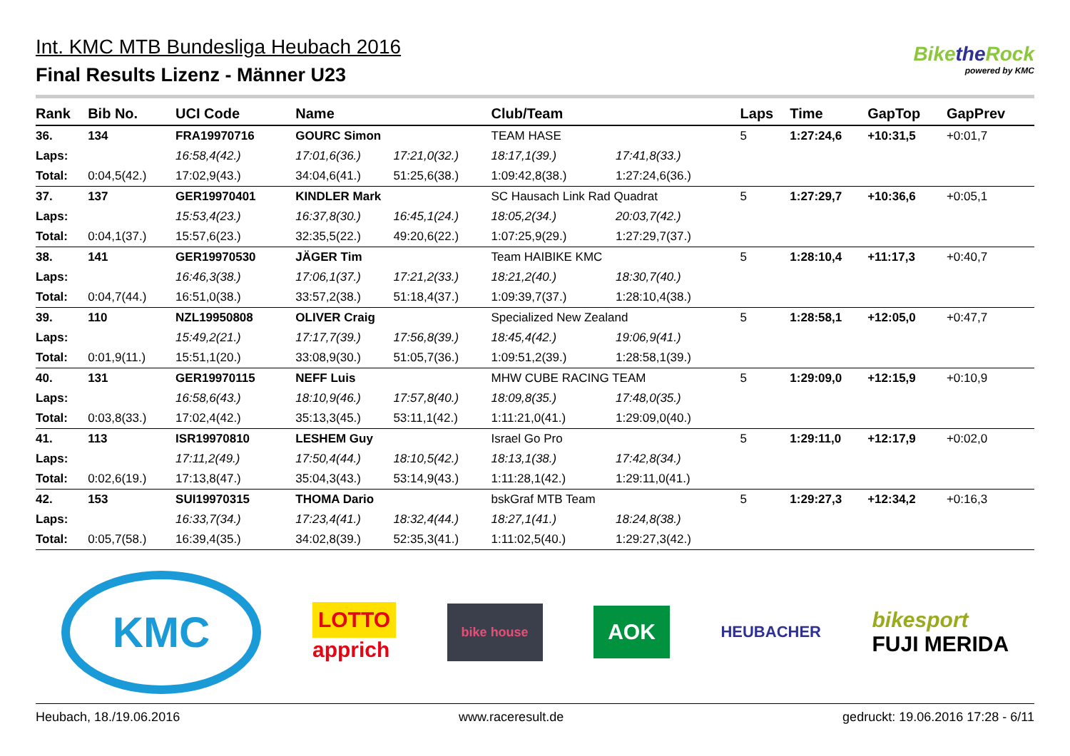Int. KMC MTB Bundesliga Heubach 2016
Final Results Lizenz - Männer U23
Bikethe Rock
powered by KMC
| Rank | Bib No. | UCI Code | Name | | Club/Team | | Laps | Time | GapTop | GapPrev |
| --- | --- | --- | --- | --- | --- | --- | --- | --- | --- | --- |
| 36. | 134 | FRA19970716 | GOURC Simon | | TEAM HASE | | 5 | 1:27:24,6 | +10:31,5 | +0:01,7 |
| Laps: | | 16:58,4(42.) | 17:01,6(36.) | 17:21,0(32.) | 18:17,1(39.) | 17:41,8(33.) | | | | |
| Total: | 0:04,5(42.) | 17:02,9(43.) | 34:04,6(41.) | 51:25,6(38.) | 1:09:42,8(38.) | 1:27:24,6(36.) | | | | |
| 37. | 137 | GER19970401 | KINDLER Mark | | SC Hausach Link Rad Quadrat | | 5 | 1:27:29,7 | +10:36,6 | +0:05,1 |
| Laps: | | 15:53,4(23.) | 16:37,8(30.) | 16:45,1(24.) | 18:05,2(34.) | 20:03,7(42.) | | | | |
| Total: | 0:04,1(37.) | 15:57,6(23.) | 32:35,5(22.) | 49:20,6(22.) | 1:07:25,9(29.) | 1:27:29,7(37.) | | | | |
| 38. | 141 | GER19970530 | JÄGER Tim | | Team HAIBIKE KMC | | 5 | 1:28:10,4 | +11:17,3 | +0:40,7 |
| Laps: | | 16:46,3(38.) | 17:06,1(37.) | 17:21,2(33.) | 18:21,2(40.) | 18:30,7(40.) | | | | |
| Total: | 0:04,7(44.) | 16:51,0(38.) | 33:57,2(38.) | 51:18,4(37.) | 1:09:39,7(37.) | 1:28:10,4(38.) | | | | |
| 39. | 110 | NZL19950808 | OLIVER Craig | | Specialized New Zealand | | 5 | 1:28:58,1 | +12:05,0 | +0:47,7 |
| Laps: | | 15:49,2(21.) | 17:17,7(39.) | 17:56,8(39.) | 18:45,4(42.) | 19:06,9(41.) | | | | |
| Total: | 0:01,9(11.) | 15:51,1(20.) | 33:08,9(30.) | 51:05,7(36.) | 1:09:51,2(39.) | 1:28:58,1(39.) | | | | |
| 40. | 131 | GER19970115 | NEFF Luis | | MHW CUBE RACING TEAM | | 5 | 1:29:09,0 | +12:15,9 | +0:10,9 |
| Laps: | | 16:58,6(43.) | 18:10,9(46.) | 17:57,8(40.) | 18:09,8(35.) | 17:48,0(35.) | | | | |
| Total: | 0:03,8(33.) | 17:02,4(42.) | 35:13,3(45.) | 53:11,1(42.) | 1:11:21,0(41.) | 1:29:09,0(40.) | | | | |
| 41. | 113 | ISR19970810 | LESHEM Guy | | Israel Go Pro | | 5 | 1:29:11,0 | +12:17,9 | +0:02,0 |
| Laps: | | 17:11,2(49.) | 17:50,4(44.) | 18:10,5(42.) | 18:13,1(38.) | 17:42,8(34.) | | | | |
| Total: | 0:02,6(19.) | 17:13,8(47.) | 35:04,3(43.) | 53:14,9(43.) | 1:11:28,1(42.) | 1:29:11,0(41.) | | | | |
| 42. | 153 | SUI19970315 | THOMA Dario | | bskGraf MTB Team | | 5 | 1:29:27,3 | +12:34,2 | +0:16,3 |
| Laps: | | 16:33,7(34.) | 17:23,4(41.) | 18:32,4(44.) | 18:27,1(41.) | 18:24,8(38.) | | | | |
| Total: | 0:05,7(58.) | 16:39,4(35.) | 34:02,8(39.) | 52:35,3(41.) | 1:11:02,5(40.) | 1:29:27,3(42.) | | | | |
KMC
LOTTO
apprich
bike house
AOK
HEUBACHER
bikesport
FUJI MERIDA
Heubach, 18./19.06.2016 www.raceresult.de gedruckt: 19.06.2016 17:28 - 6/11